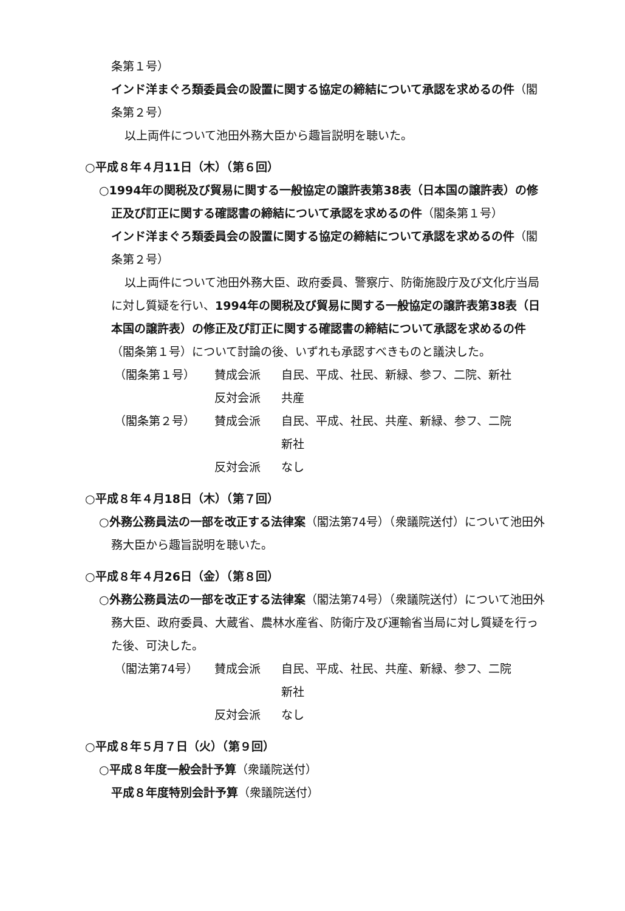条第１号）
インド洋まぐろ類委員会の設置に関する協定の締結について承認を求めるの件（閣条第２号）
以上両件について池田外務大臣から趣旨説明を聴いた。
○平成８年４月11日（木）（第６回）
○1994年の関税及び貿易に関する一般協定の譲許表第38表（日本国の譲許表）の修正及び訂正に関する確認書の締結について承認を求めるの件（閣条第１号）
インド洋まぐろ類委員会の設置に関する協定の締結について承認を求めるの件（閣条第２号）
以上両件について池田外務大臣、政府委員、警察庁、防衛施設庁及び文化庁当局に対し質疑を行い、1994年の関税及び貿易に関する一般協定の譲許表第38表（日本国の譲許表）の修正及び訂正に関する確認書の締結について承認を求めるの件（閣条第１号）について討論の後、いずれも承認すべきものと議決した。
| （閣条第１号） | 賛成会派 | 自民、平成、社民、新緑、参フ、二院、新社 |
| | 反対会派 | 共産 |
| （閣条第２号） | 賛成会派 | 自民、平成、社民、共産、新緑、参フ、二院 新社 |
| | 反対会派 | なし |
○平成８年４月18日（木）（第７回）
○外務公務員法の一部を改正する法律案（閣法第74号）（衆議院送付）について池田外務大臣から趣旨説明を聴いた。
○平成８年４月26日（金）（第８回）
○外務公務員法の一部を改正する法律案（閣法第74号）（衆議院送付）について池田外務大臣、政府委員、大蔵省、農林水産省、防衛庁及び運輸省当局に対し質疑を行った後、可決した。
| （閣法第74号） | 賛成会派 | 自民、平成、社民、共産、新緑、参フ、二院 新社 |
| | 反対会派 | なし |
○平成８年５月７日（火）（第９回）
○平成８年度一般会計予算（衆議院送付）
平成８年度特別会計予算（衆議院送付）